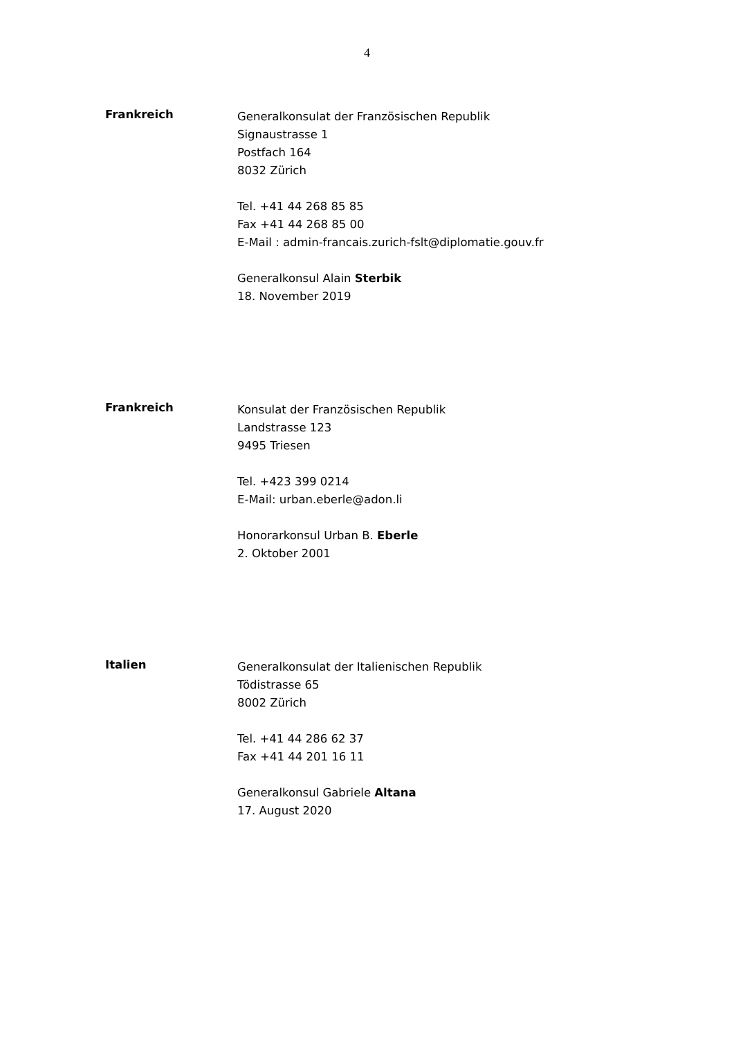4
Frankreich
Generalkonsulat der Französischen Republik
Signaustrasse 1
Postfach 164
8032 Zürich
Tel. +41 44 268 85 85
Fax +41 44 268 85 00
E-Mail : admin-francais.zurich-fslt@diplomatie.gouv.fr
Generalkonsul Alain Sterbik
18. November 2019
Frankreich
Konsulat der Französischen Republik
Landstrasse 123
9495 Triesen
Tel. +423 399 0214
E-Mail: urban.eberle@adon.li
Honorarkonsul Urban B. Eberle
2. Oktober 2001
Italien
Generalkonsulat der Italienischen Republik
Tödistrasse 65
8002 Zürich
Tel. +41 44 286 62 37
Fax +41 44 201 16 11
Generalkonsul Gabriele Altana
17. August 2020